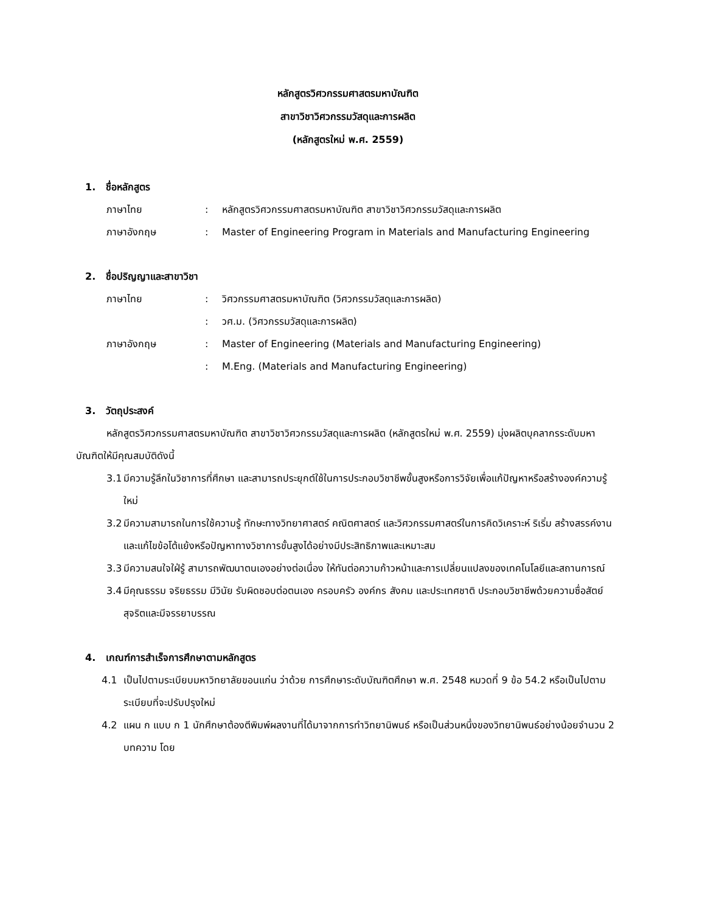หลักสูตรวิศวกรรมศาสตรมหาบัณฑิต
สาขาวิชาวิศวกรรมวัสดุและการผลิต
(หลักสูตรใหม่ พ.ศ. 2559)
1. ชื่อหลักสูตร
ภาษาไทย : หลักสูตรวิศวกรรมศาสตรมหาบัณฑิต สาขาวิชาวิศวกรรมวัสดุและการผลิต
ภาษาอังกฤษ : Master of Engineering Program in Materials and Manufacturing Engineering
2. ชื่อปริญญาและสาขาวิชา
ภาษาไทย : วิศวกรรมศาสตรมหาบัณฑิต (วิศวกรรมวัสดุและการผลิต)
: วศ.ม. (วิศวกรรมวัสดุและการผลิต)
ภาษาอังกฤษ : Master of Engineering (Materials and Manufacturing Engineering)
: M.Eng. (Materials and Manufacturing Engineering)
3. วัตถุประสงค์
หลักสูตรวิศวกรรมศาสตรมหาบัณฑิต สาขาวิชาวิศวกรรมวัสดุและการผลิต (หลักสูตรใหม่ พ.ศ. 2559) มุ่งผลิตบุคลากรระดับมหาบัณฑิตให้มีคุณสมบัติดังนี้
3.1
มีความรู้ลึกในวิชาการที่ศึกษา และสามารถประยุกต์ใช้ในการประกอบวิชาชีพขั้นสูงหรือการวิจัยเพื่อแก้ปัญหาหรือสร้างองค์ความรู้ใหม่
3.2
มีความสามารถในการใช้ความรู้ ทักษะทางวิทยาศาสตร์ คณิตศาสตร์ และวิศวกรรมศาสตร์ในการคิดวิเคราะห์ ริเริ่ม สร้างสรรค์งาน และแก้ไขข้อโต้แย้งหรือปัญหาทางวิชาการขั้นสูงได้อย่างมีประสิทธิภาพและเหมาะสม
3.3
มีความสนใจใฝ่รู้ สามารถพัฒนาตนเองอย่างต่อเนื่อง ให้ทันต่อความก้าวหน้าและการเปลี่ยนแปลงของเทคโนโลยีและสถานการณ์
3.4
มีคุณธรรม จริยธรรม มีวินัย รับผิดชอบต่อตนเอง ครอบครัว องค์กร สังคม และประเทศชาติ ประกอบวิชาชีพด้วยความซื่อสัตย์สุจริตและมีจรรยาบรรณ
4. เกณฑ์การสำเร็จการศึกษาตามหลักสูตร
4.1 เป็นไปตามระเบียบมหาวิทยาลัยขอนแก่น ว่าด้วย การศึกษาระดับบัณฑิตศึกษา พ.ศ. 2548 หมวดที่ 9 ข้อ 54.2 หรือเป็นไปตามระเบียบที่จะปรับปรุงใหม่
4.2 แผน ก แบบ ก 1 นักศึกษาต้องตีพิมพ์ผลงานที่ได้มาจากการทำวิทยานิพนธ์ หรือเป็นส่วนหนึ่งของวิทยานิพนธ์อย่างน้อยจำนวน 2 บทความ โดย